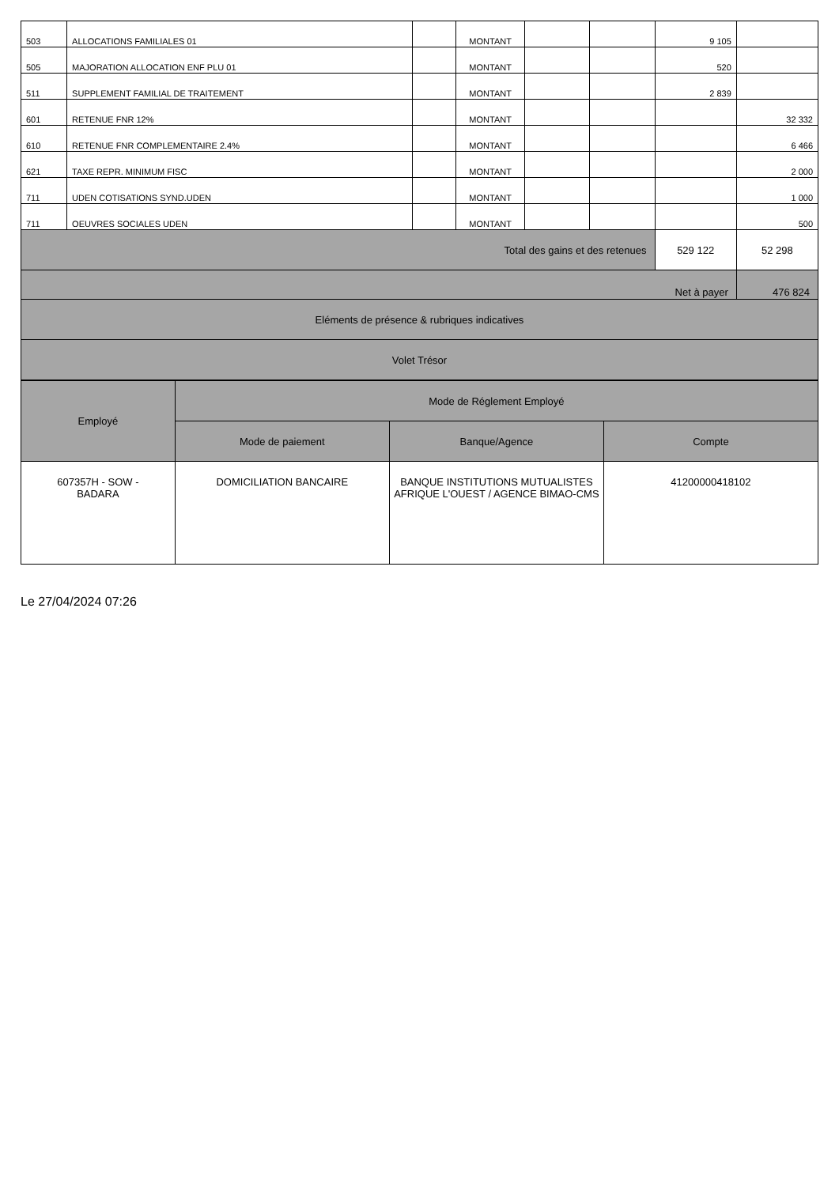| 503 | ALLOCATIONS FAMILIALES 01 | | MONTANT | | | 9 105 | |
| 505 | MAJORATION ALLOCATION ENF PLU 01 | | MONTANT | | | 520 | |
| 511 | SUPPLEMENT FAMILIAL DE TRAITEMENT | | MONTANT | | | 2 839 | |
| 601 | RETENUE FNR 12% | | MONTANT | | | | 32 332 |
| 610 | RETENUE FNR COMPLEMENTAIRE 2.4% | | MONTANT | | | | 6 466 |
| 621 | TAXE REPR. MINIMUM FISC | | MONTANT | | | | 2 000 |
| 711 | UDEN COTISATIONS SYND.UDEN | | MONTANT | | | | 1 000 |
| 711 | OEUVRES SOCIALES UDEN | | MONTANT | | | | 500 |
| Total des gains et des retenues | | | | | | 529 122 | 52 298 |
| Net à payer | | | | | | | 476 824 |
| Eléments de présence & rubriques indicatives | | | | | | | |
| Volet Trésor | | | | | | | |
| Employé | Mode de Réglement Employé | | |
| --- | --- | --- | --- |
| | Mode de paiement | Banque/Agence | Compte |
| 607357H - SOW - BADARA | DOMICILIATION BANCAIRE | BANQUE INSTITUTIONS MUTUALISTES AFRIQUE L'OUEST / AGENCE BIMAO-CMS | 41200000418102 |
Le 27/04/2024 07:26